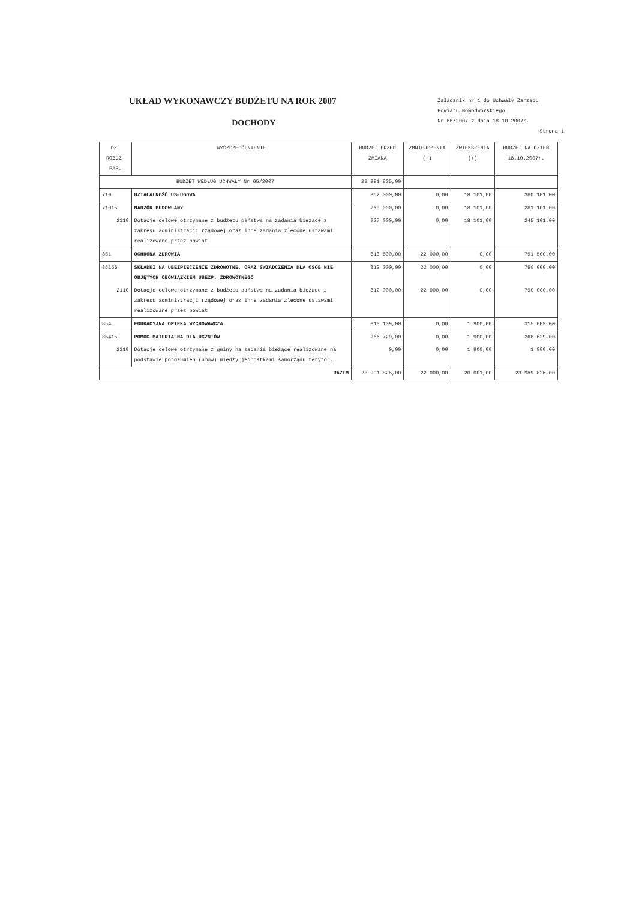UKŁAD WYKONAWCZY BUDŻETU NA ROK 2007
DOCHODY
Załącznik nr 1 do Uchwały Zarządu
Powiatu Nowodworskiego
Nr 66/2007 z dnia 18.10.2007r.
Strona 1
| DZ-ROZDZ-PAR. | WYSZCZEGÓLNIENIE | BUDŻET PRZED ZMIANĄ | ZMNIEJSZENIA (-) | ZWIĘKSZENIA (+) | BUDŻET NA DZIEŃ 18.10.2007r. |
| --- | --- | --- | --- | --- | --- |
| BUDŻET WEDŁUG UCHWAŁY Nr 65/2007 | | 23 991 825,00 | | | |
| 710 | DZIAŁALNOŚĆ USŁUGOWA | 362 000,00 | 0,00 | 18 101,00 | 380 101,00 |
| 71015 | NADZÓR BUDOWLANY | 263 000,00 | 0,00 | 18 101,00 | 281 101,00 |
| 2110 | Dotacje celowe otrzymane z budżetu państwa na zadania bieżące z zakresu administracji rządowej oraz inne zadania zlecone ustawami realizowane przez powiat | 227 000,00 | 0,00 | 18 101,00 | 245 101,00 |
| 851 | OCHRONA ZDROWIA | 813 500,00 | 22 000,00 | 0,00 | 791 500,00 |
| 85156 | SKŁADKI NA UBEZPIECZENIE ZDROWOTNE, ORAZ ŚWIADCZENIA DLA OSÓB NIE OBJĘTYCH OBOWIĄZKIEM UBEZP. ZDROWOTNEGO | 812 000,00 | 22 000,00 | 0,00 | 790 000,00 |
| 2110 | Dotacje celowe otrzymane z budżetu państwa na zadania bieżące z zakresu administracji rządowej oraz inne zadania zlecone ustawami realizowane przez powiat | 812 000,00 | 22 000,00 | 0,00 | 790 000,00 |
| 854 | EDUKACYJNA OPIEKA WYCHOWAWCZA | 313 109,00 | 0,00 | 1 900,00 | 315 009,00 |
| 85415 | POMOC MATERIALNA DLA UCZNIÓW | 266 729,00 | 0,00 | 1 900,00 | 268 629,00 |
| 2310 | Dotacje celowe otrzymane z gminy na zadania bieżące realizowane na podstawie porozumień (umów) między jednostkami samorządu terytor. | 0,00 | 0,00 | 1 900,00 | 1 900,00 |
| RAZEM | | 23 991 825,00 | 22 000,00 | 20 001,00 | 23 989 826,00 |